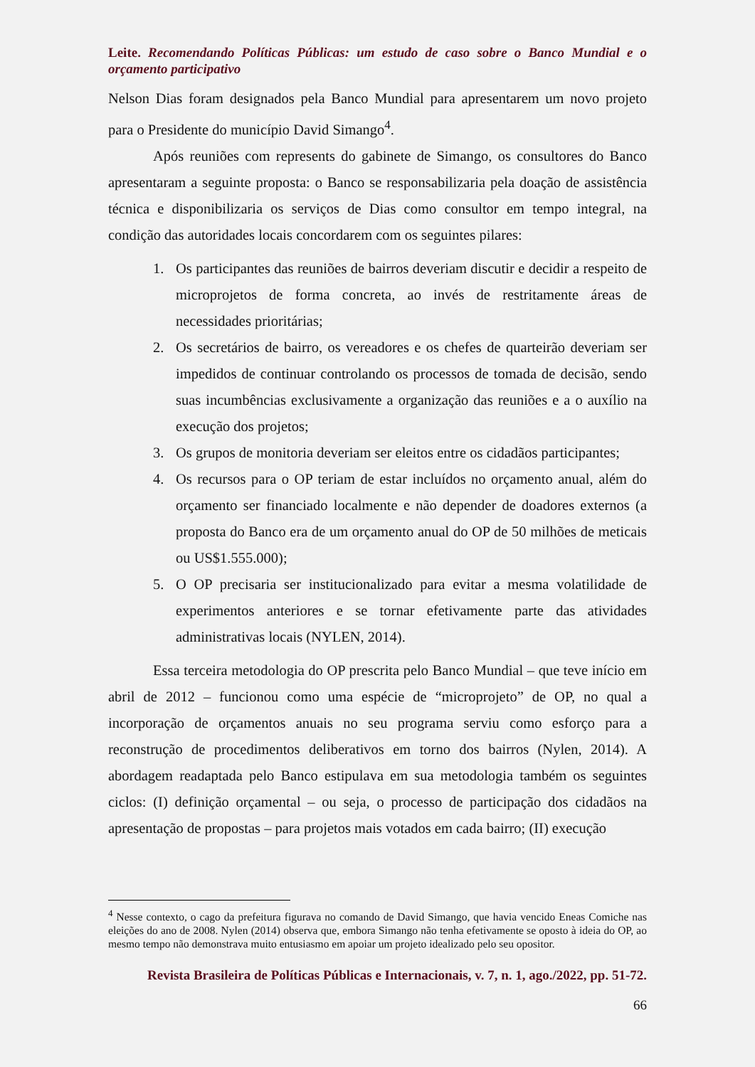Leite. Recomendando Políticas Públicas: um estudo de caso sobre o Banco Mundial e o orçamento participativo
Nelson Dias foram designados pela Banco Mundial para apresentarem um novo projeto para o Presidente do município David Simango<sup>4</sup>.
Após reuniões com represents do gabinete de Simango, os consultores do Banco apresentaram a seguinte proposta: o Banco se responsabilizaria pela doação de assistência técnica e disponibilizaria os serviços de Dias como consultor em tempo integral, na condição das autoridades locais concordarem com os seguintes pilares:
1. Os participantes das reuniões de bairros deveriam discutir e decidir a respeito de microprojetos de forma concreta, ao invés de restritamente áreas de necessidades prioritárias;
2. Os secretários de bairro, os vereadores e os chefes de quarteirão deveriam ser impedidos de continuar controlando os processos de tomada de decisão, sendo suas incumbências exclusivamente a organização das reuniões e a o auxílio na execução dos projetos;
3. Os grupos de monitoria deveriam ser eleitos entre os cidadãos participantes;
4. Os recursos para o OP teriam de estar incluídos no orçamento anual, além do orçamento ser financiado localmente e não depender de doadores externos (a proposta do Banco era de um orçamento anual do OP de 50 milhões de meticais ou US$1.555.000);
5. O OP precisaria ser institucionalizado para evitar a mesma volatilidade de experimentos anteriores e se tornar efetivamente parte das atividades administrativas locais (NYLEN, 2014).
Essa terceira metodologia do OP prescrita pelo Banco Mundial – que teve início em abril de 2012 – funcionou como uma espécie de “microprojeto” de OP, no qual a incorporação de orçamentos anuais no seu programa serviu como esforço para a reconstrução de procedimentos deliberativos em torno dos bairros (Nylen, 2014). A abordagem readaptada pelo Banco estipulava em sua metodologia também os seguintes ciclos: (I) definição orçamental – ou seja, o processo de participação dos cidadãos na apresentação de propostas – para projetos mais votados em cada bairro; (II) execução
<sup>4</sup> Nesse contexto, o cago da prefeitura figurava no comando de David Simango, que havia vencido Eneas Comiche nas eleições do ano de 2008. Nylen (2014) observa que, embora Simango não tenha efetivamente se oposto à ideia do OP, ao mesmo tempo não demonstrava muito entusiasmo em apoiar um projeto idealizado pelo seu opositor.
Revista Brasileira de Políticas Públicas e Internacionais, v. 7, n. 1, ago./2022, pp. 51-72.
66